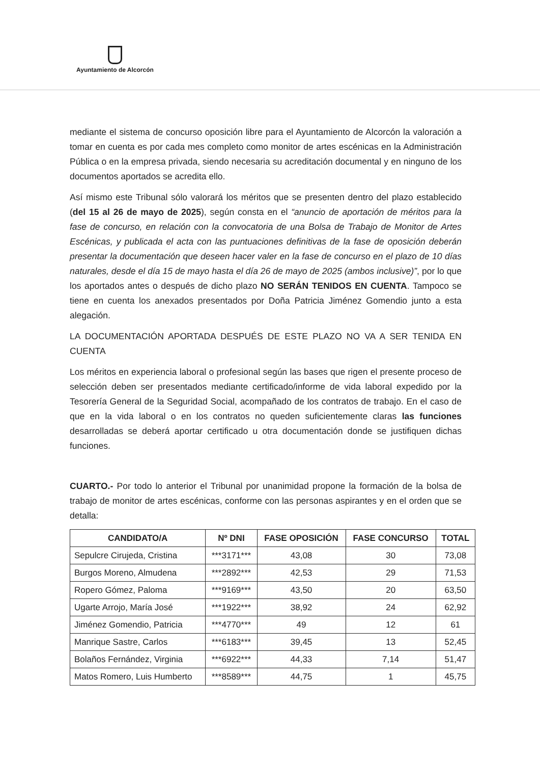Ayuntamiento de Alcorcón
mediante el sistema de concurso oposición libre para el Ayuntamiento de Alcorcón la valoración a tomar en cuenta es por cada mes completo como monitor de artes escénicas en la Administración Pública o en la empresa privada, siendo necesaria su acreditación documental y en ninguno de los documentos aportados se acredita ello.
Así mismo este Tribunal sólo valorará los méritos que se presenten dentro del plazo establecido (del 15 al 26 de mayo de 2025), según consta en el “anuncio de aportación de méritos para la fase de concurso, en relación con la convocatoria de una Bolsa de Trabajo de Monitor de Artes Escénicas, y publicada el acta con las puntuaciones definitivas de la fase de oposición deberán presentar la documentación que deseen hacer valer en la fase de concurso en el plazo de 10 días naturales, desde el día 15 de mayo hasta el día 26 de mayo de 2025 (ambos inclusive)”, por lo que los aportados antes o después de dicho plazo NO SERÁN TENIDOS EN CUENTA. Tampoco se tiene en cuenta los anexados presentados por Doña Patricia Jiménez Gomendio junto a esta alegación.
LA DOCUMENTACIÓN APORTADA DESPUÉS DE ESTE PLAZO NO VA A SER TENIDA EN CUENTA
Los méritos en experiencia laboral o profesional según las bases que rigen el presente proceso de selección deben ser presentados mediante certificado/informe de vida laboral expedido por la Tesorería General de la Seguridad Social, acompañado de los contratos de trabajo. En el caso de que en la vida laboral o en los contratos no queden suficientemente claras las funciones desarrolladas se deberá aportar certificado u otra documentación donde se justifiquen dichas funciones.
CUARTO.- Por todo lo anterior el Tribunal por unanimidad propone la formación de la bolsa de trabajo de monitor de artes escénicas, conforme con las personas aspirantes y en el orden que se detalla:
| CANDIDATO/A | Nº DNI | FASE OPOSICIÓN | FASE CONCURSO | TOTAL |
| --- | --- | --- | --- | --- |
| Sepulcre Cirujeda, Cristina | ***3171*** | 43,08 | 30 | 73,08 |
| Burgos Moreno, Almudena | ***2892*** | 42,53 | 29 | 71,53 |
| Ropero Gómez, Paloma | ***9169*** | 43,50 | 20 | 63,50 |
| Ugarte Arrojo, María José | ***1922*** | 38,92 | 24 | 62,92 |
| Jiménez Gomendio, Patricia | ***4770*** | 49 | 12 | 61 |
| Manrique Sastre, Carlos | ***6183*** | 39,45 | 13 | 52,45 |
| Bolaños Fernández, Virginia | ***6922*** | 44,33 | 7,14 | 51,47 |
| Matos Romero, Luis Humberto | ***8589*** | 44,75 | 1 | 45,75 |